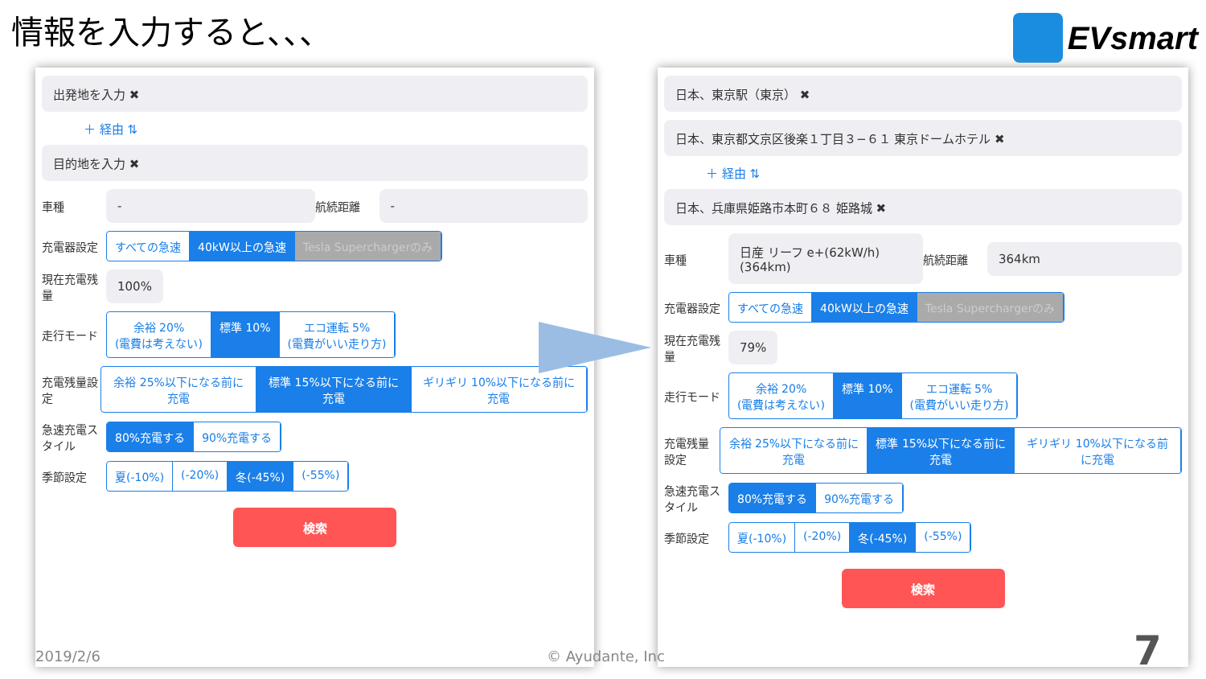情報を入力すると、、、 EVsmart
出発地を入力 ✖
＋ 経由 ⇅
目的地を入力 ✖
車種
-
航続距離
-
充電器設定
すべての急速 40kW以上の急速 Tesla Superchargerのみ
現在充電残量
100%
走行モード
余裕 20%
(電費は考えない) 標準 10% エコ運転 5%
(電費がいい走り方)
充電残量設定
余裕 25%以下になる前に充電 標準 15%以下になる前に充電 ギリギリ 10%以下になる前に充電
急速充電スタイル
80%充電する 90%充電する
季節設定
夏(-10%) (-20%) 冬(-45%) (-55%)
検索
日本、東京駅（東京） ✖
日本、東京都文京区後楽１丁目３−６１ 東京ドームホテル ✖
＋ 経由 ⇅
日本、兵庫県姫路市本町６８ 姫路城 ✖
車種
日産 リーフ e+(62kW/h) (364km)
航続距離
364km
充電器設定
すべての急速 40kW以上の急速 Tesla Superchargerのみ
現在充電残量
79%
走行モード
余裕 20%
(電費は考えない) 標準 10% エコ運転 5%
(電費がいい走り方)
充電残量設定
余裕 25%以下になる前に充電 標準 15%以下になる前に充電 ギリギリ 10%以下になる前に充電
急速充電スタイル
80%充電する 90%充電する
季節設定
夏(-10%) (-20%) 冬(-45%) (-55%)
検索
2019/2/6 © Ayudante, Inc 7